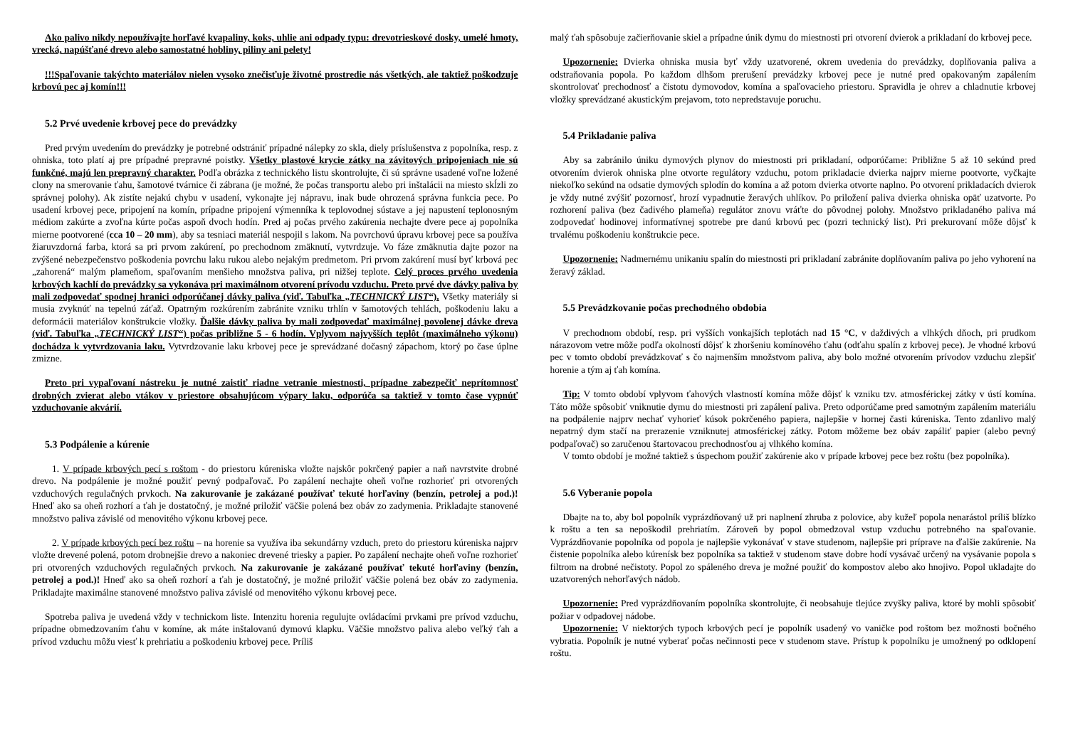Ako palivo nikdy nepoužívajte horľavé kvapaliny, koks, uhlie ani odpady typu: drevotrieskové dosky, umelé hmoty, vrecká, napúšťané drevo alebo samostatné hobliny, piliny ani pelety!
!!!Spaľovanie takýchto materiálov nielen vysoko znečisťuje životné prostredie nás všetkých, ale taktiež poškodzuje krbovú pec aj komín!!!
5.2 Prvé uvedenie krbovej pece do prevádzky
Pred prvým uvedením do prevádzky je potrebné odstrániť prípadné nálepky zo skla, diely príslušenstva z popolníka, resp. z ohniska, toto platí aj pre prípadné prepravné poistky. Všetky plastové krycie zátky na závitových pripojeniach nie sú funkčné, majú len prepravný charakter. Podľa obrázka z technického listu skontrolujte, či sú správne usadené voľne ložené clony na smerovanie ťahu, šamotové tvárnice či zábrana (je možné, že počas transportu alebo pri inštalácii na miesto skĺzli zo správnej polohy). Ak zistíte nejakú chybu v usadení, vykonajte jej nápravu, inak bude ohrozená správna funkcia pece. Po usadení krbovej pece, pripojení na komín, prípadne pripojení výmenníka k teplovodnej sústave a jej napustení teplonosným médiom zakúrte a zvoľna kúrte počas aspoň dvoch hodín. Pred aj počas prvého zakúrenia nechajte dvere pece aj popolníka mierne pootvorené (cca 10 – 20 mm), aby sa tesniaci materiál nespojil s lakom. Na povrchovú úpravu krbovej pece sa používa žiaruvzdorná farba, ktorá sa pri prvom zakúrení, po prechodnom zmäknutí, vytvrdzuje. Vo fáze zmäknutia dajte pozor na zvýšené nebezpečenstvo poškodenia povrchu laku rukou alebo nejakým predmetom. Pri prvom zakúrení musí byť krbová pec „zahorená“ malým plameňom, spaľovaním menšieho množstva paliva, pri nižšej teplote. Celý proces prvého uvedenia krbových kachlí do prevádzky sa vykonáva pri maximálnom otvorení prívodu vzduchu. Preto prvé dve dávky paliva by mali zodpovedať spodnej hranici odporúčanej dávky paliva (viď. Tabuľka „TECHNICKÝ LIST“). Všetky materiály si musia zvyknúť na tepelnú záťaž. Opatrným rozkúrením zabránite vzniku trhlín v šamotových tehlách, poškodeniu laku a deformácii materiálov konštrukcie vložky. Ďalšie dávky paliva by mali zodpovedať maximálnej povolenej dávke dreva (viď. Tabuľka „TECHNICKÝ LIST“) počas približne 5 - 6 hodín. Vplyvom najvyšších teplôt (maximálneho výkonu) dochádza k vytvrdzovania laku. Vytvrdzovanie laku krbovej pece je sprevádzané dočasný zápachom, ktorý po čase úplne zmizne.
Preto pri vypaľovaní nástreku je nutné zaistiť riadne vetranie miestnosti, prípadne zabezpečiť neprítomnosť drobných zvierat alebo vtákov v priestore obsahujúcom výpary laku, odporúča sa taktiež v tomto čase vypnúť vzduchovanie akvárií.
5.3 Podpálenie a kúrenie
1. V prípade krbových pecí s roštom - do priestoru kúreniska vložte najskôr pokrčený papier a naň navrstvite drobné drevo. Na podpálenie je možné použiť pevný podpaľovač. Po zapálení nechajte oheň voľne rozhorieť pri otvorených vzduchových regulačných prvkoch. Na zakurovanie je zakázané používať tekuté horľaviny (benzín, petrolej a pod.)! Hneď ako sa oheň rozhorí a ťah je dostatočný, je možné priložiť väčšie polená bez obáv zo zadymenia. Prikladajte stanovené množstvo paliva závislé od menovitého výkonu krbovej pece.
2. V prípade krbových pecí bez roštu – na horenie sa využíva iba sekundárny vzduch, preto do priestoru kúreniska najprv vložte drevené polená, potom drobnejšie drevo a nakoniec drevené triesky a papier. Po zapálení nechajte oheň voľne rozhorieť pri otvorených vzduchových regulačných prvkoch. Na zakurovanie je zakázané používať tekuté horľaviny (benzín, petrolej a pod.)! Hneď ako sa oheň rozhorí a ťah je dostatočný, je možné priložiť väčšie polená bez obáv zo zadymenia. Prikladajte maximálne stanovené množstvo paliva závislé od menovitého výkonu krbovej pece.
Spotreba paliva je uvedená vždy v technickom liste. Intenzitu horenia regulujte ovládacími prvkami pre prívod vzduchu, prípadne obmedzovaním ťahu v komíne, ak máte inštalovanú dymovú klapku. Väčšie množstvo paliva alebo veľký ťah a prívod vzduchu môžu viesť k prehriatiu a poškodeniu krbovej pece. Príliš
malý ťah spôsobuje začierňovanie skiel a prípadne únik dymu do miestnosti pri otvorení dvierok a prikladaní do krbovej pece.
Upozornenie: Dvierka ohniska musia byť vždy uzatvorené, okrem uvedenia do prevádzky, doplňovania paliva a odstraňovania popola. Po každom dlhšom prerušení prevádzky krbovej pece je nutné pred opakovaným zapálením skontrolovať prechodnosť a čistotu dymovodov, komína a spaľovacieho priestoru. Spravidla je ohrev a chladnutie krbovej vložky sprevádzané akustickým prejavom, toto nepredstavuje poruchu.
5.4 Prikladanie paliva
Aby sa zabránilo úniku dymových plynov do miestnosti pri prikladaní, odporúčame: Približne 5 až 10 sekúnd pred otvorením dvierok ohniska plne otvorte regulátory vzduchu, potom prikladacie dvierka najprv mierne pootvorte, vyčkajte niekoľko sekúnd na odsatie dymových splodín do komína a až potom dvierka otvorte naplno. Po otvorení prikladacích dvierok je vždy nutné zvýšiť pozornosť, hrozí vypadnutie žeravých uhlíkov. Po priložení paliva dvierka ohniska opäť uzatvorte. Po rozhorení paliva (bez čadivého plameňa) regulátor znovu vráťte do pôvodnej polohy. Množstvo prikladaného paliva má zodpovedať hodinovej informatívnej spotrebe pre danú krbovú pec (pozri technický list). Pri prekurovaní môže dôjsť k trvalému poškodeniu konštrukcie pece.
Upozornenie: Nadmernému unikaniu spalín do miestnosti pri prikladaní zabránite doplňovaním paliva po jeho vyhorení na žeravý základ.
5.5 Prevádzkovanie počas prechodného obdobia
V prechodnom období, resp. pri vyšších vonkajších teplotách nad 15 °C, v daždivých a vlhkých dňoch, pri prudkom nárazovom vetre môže podľa okolností dôjsť k zhoršeniu komínového ťahu (odťahu spalín z krbovej pece). Je vhodné krbovú pec v tomto období prevádzkovať s čo najmenším množstvom paliva, aby bolo možné otvorením prívodov vzduchu zlepšiť horenie a tým aj ťah komína.
Tip: V tomto období vplyvom ťahových vlastností komína môže dôjsť k vzniku tzv. atmosférickej zátky v ústí komína. Táto môže spôsobiť vniknutie dymu do miestnosti pri zapálení paliva. Preto odporúčame pred samotným zapálením materiálu na podpálenie najprv nechať vyhorieť kúsok pokrčeného papiera, najlepšie v hornej časti kúreniska. Tento zdanlivo malý nepatrný dym stačí na prerazenie vzniknutej atmosférickej zátky. Potom môžeme bez obáv zapáliť papier (alebo pevný podpaľovač) so zaručenou štartovacou prechodnosťou aj vlhkého komína.
V tomto období je možné taktiež s úspechom použiť zakúrenie ako v prípade krbovej pece bez roštu (bez popolníka).
5.6 Vyberanie popola
Dbajte na to, aby bol popolník vyprázdňovaný už pri naplnení zhruba z polovice, aby kužeľ popola nenarástol príliš blízko k roštu a ten sa nepoškodil prehriatím. Zároveň by popol obmedzoval vstup vzduchu potrebného na spaľovanie. Vyprázdňovanie popolníka od popola je najlepšie vykonávať v stave studenom, najlepšie pri príprave na ďalšie zakúrenie. Na čistenie popolníka alebo kúrenísk bez popolníka sa taktiež v studenom stave dobre hodí vysávač určený na vysávanie popola s filtrom na drobné nečistoty. Popol zo spáleného dreva je možné použiť do kompostov alebo ako hnojivo. Popol ukladajte do uzatvorených nehorľavých nádob.
Upozornenie: Pred vyprázdňovaním popolníka skontrolujte, či neobsahuje tlejúce zvyšky paliva, ktoré by mohli spôsobiť požiar v odpadovej nádobe.
Upozornenie: V niektorých typoch krbových pecí je popolník usadený vo vaničke pod roštom bez možnosti bočného vybratia. Popolník je nutné vyberať počas nečinnosti pece v studenom stave. Prístup k popolníku je umožnený po odklopení roštu.